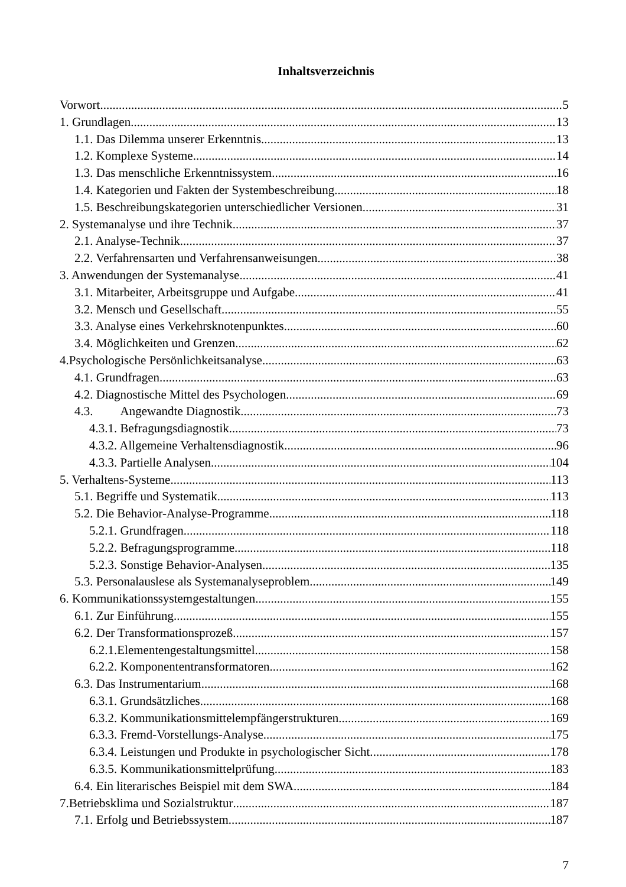Inhaltsverzeichnis
Vorwort 5
1. Grundlagen 13
1.1. Das Dilemma unserer Erkenntnis 13
1.2. Komplexe Systeme 14
1.3. Das menschliche Erkenntnissystem 16
1.4. Kategorien und Fakten der Systembeschreibung 18
1.5. Beschreibungskategorien unterschiedlicher Versionen 31
2. Systemanalyse und ihre Technik 37
2.1. Analyse-Technik 37
2.2. Verfahrensarten und Verfahrensanweisungen 38
3. Anwendungen der Systemanalyse 41
3.1. Mitarbeiter, Arbeitsgruppe und Aufgabe 41
3.2. Mensch und Gesellschaft 55
3.3. Analyse eines Verkehrsknotenpunktes 60
3.4. Möglichkeiten und Grenzen 62
4.Psychologische Persönlichkeitsanalyse 63
4.1. Grundfragen 63
4.2. Diagnostische Mittel des Psychologen 69
4.3. Angewandte Diagnostik 73
4.3.1. Befragungsdiagnostik 73
4.3.2. Allgemeine Verhaltensdiagnostik 96
4.3.3. Partielle Analysen 104
5. Verhaltens-Systeme 113
5.1. Begriffe und Systematik 113
5.2. Die Behavior-Analyse-Programme 118
5.2.1. Grundfragen 118
5.2.2. Befragungsprogramme 118
5.2.3. Sonstige Behavior-Analysen 135
5.3. Personalauslese als Systemanalyseproblem 149
6. Kommunikationssystemgestaltungen 155
6.1. Zur Einführung 155
6.2. Der Transformationsprozeß 157
6.2.1.Elementengestaltungsmittel 158
6.2.2. Komponententransformatoren 162
6.3. Das Instrumentarium 168
6.3.1. Grundsätzliches 168
6.3.2. Kommunikationsmittelempfängerstrukturen 169
6.3.3. Fremd-Vorstellungs-Analyse 175
6.3.4. Leistungen und Produkte in psychologischer Sicht. 178
6.3.5. Kommunikationsmittelprüfung 183
6.4. Ein literarisches Beispiel mit dem SWA 184
7.Betriebsklima und Sozialstruktur 187
7.1. Erfolg und Betriebssystem 187
7